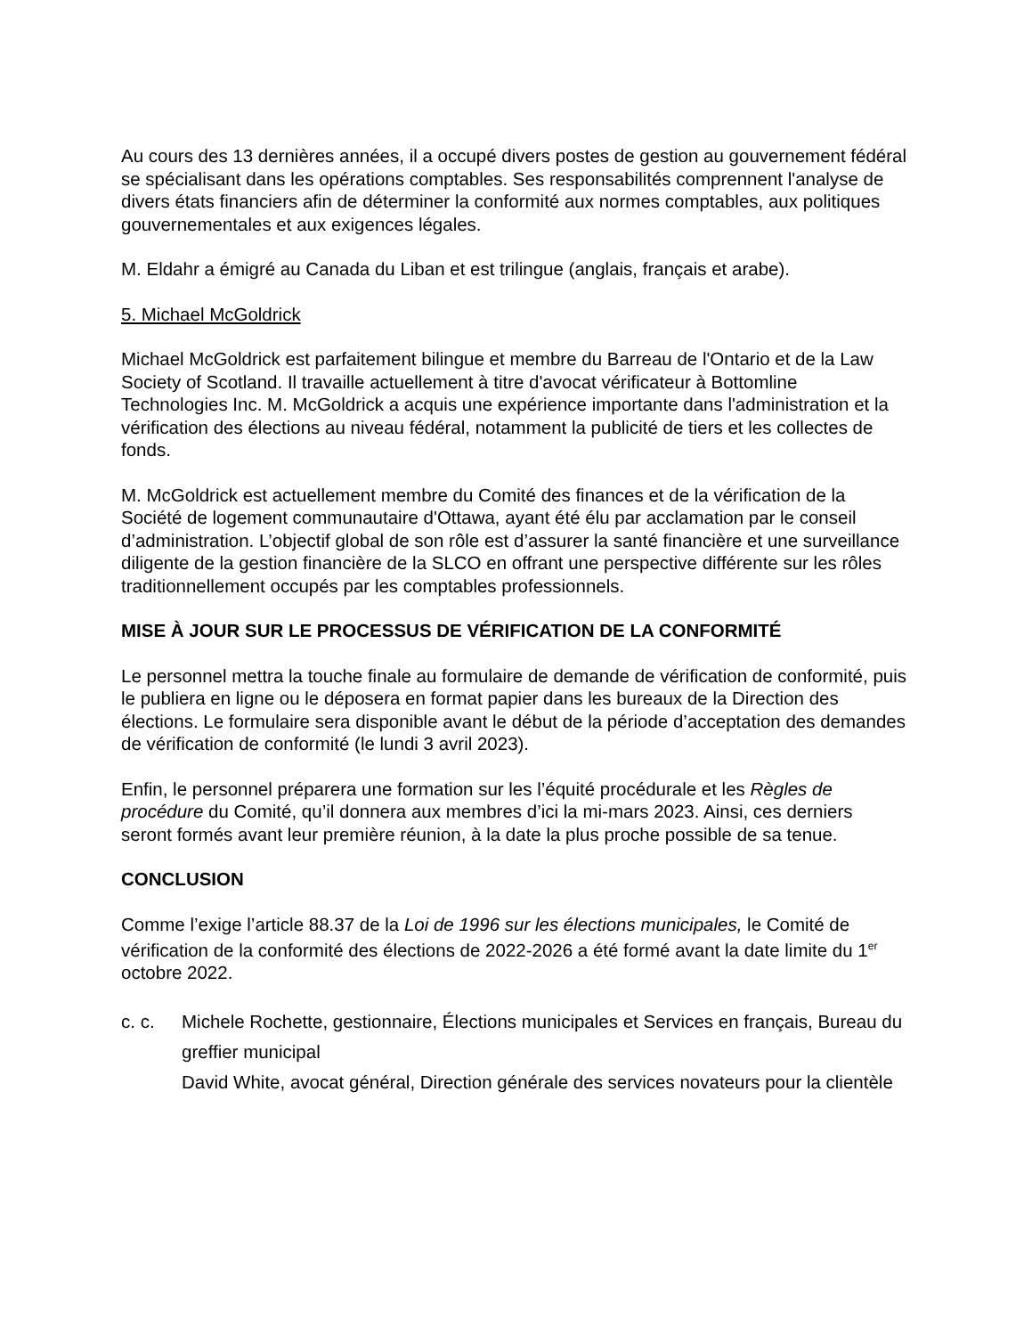Au cours des 13 dernières années, il a occupé divers postes de gestion au gouvernement fédéral se spécialisant dans les opérations comptables. Ses responsabilités comprennent l'analyse de divers états financiers afin de déterminer la conformité aux normes comptables, aux politiques gouvernementales et aux exigences légales.
M. Eldahr a émigré au Canada du Liban et est trilingue (anglais, français et arabe).
5. Michael McGoldrick
Michael McGoldrick est parfaitement bilingue et membre du Barreau de l'Ontario et de la Law Society of Scotland. Il travaille actuellement à titre d'avocat vérificateur à Bottomline Technologies Inc. M. McGoldrick a acquis une expérience importante dans l'administration et la vérification des élections au niveau fédéral, notamment la publicité de tiers et les collectes de fonds.
M. McGoldrick est actuellement membre du Comité des finances et de la vérification de la Société de logement communautaire d'Ottawa, ayant été élu par acclamation par le conseil d’administration. L’objectif global de son rôle est d’assurer la santé financière et une surveillance diligente de la gestion financière de la SLCO en offrant une perspective différente sur les rôles traditionnellement occupés par les comptables professionnels.
MISE À JOUR SUR LE PROCESSUS DE VÉRIFICATION DE LA CONFORMITÉ
Le personnel mettra la touche finale au formulaire de demande de vérification de conformité, puis le publiera en ligne ou le déposera en format papier dans les bureaux de la Direction des élections. Le formulaire sera disponible avant le début de la période d’acceptation des demandes de vérification de conformité (le lundi 3 avril 2023).
Enfin, le personnel préparera une formation sur les l’équité procédurale et les Règles de procédure du Comité, qu’il donnera aux membres d’ici la mi-mars 2023. Ainsi, ces derniers seront formés avant leur première réunion, à la date la plus proche possible de sa tenue.
CONCLUSION
Comme l’exige l’article 88.37 de la Loi de 1996 sur les élections municipales, le Comité de vérification de la conformité des élections de 2022-2026 a été formé avant la date limite du 1<sup>er</sup> octobre 2022.
c. c. Michele Rochette, gestionnaire, Élections municipales et Services en français, Bureau du greffier municipal
David White, avocat général, Direction générale des services novateurs pour la clientèle